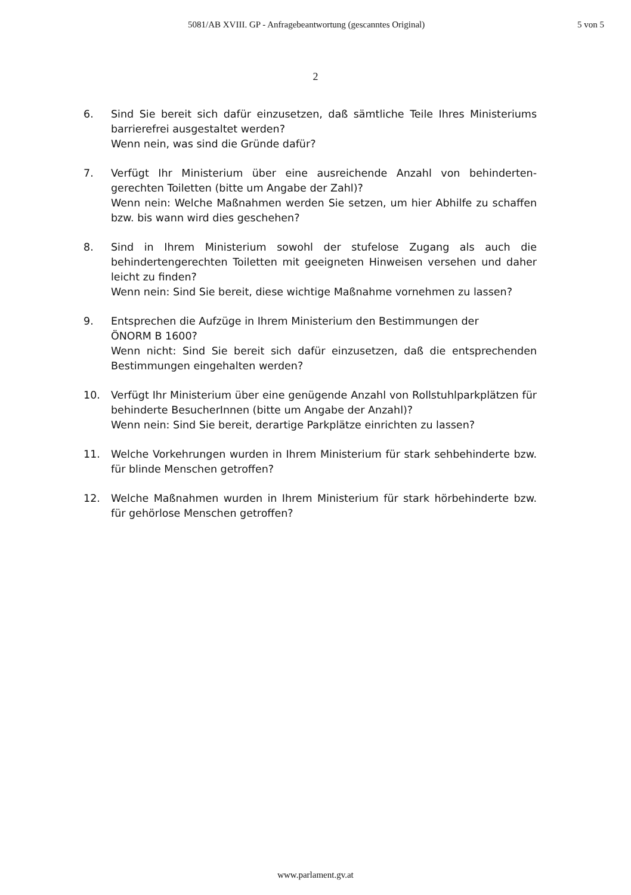5081/AB XVIII. GP - Anfragebeantwortung (gescanntes Original) 5 von 5
2
6. Sind Sie bereit sich dafür einzusetzen, daß sämtliche Teile Ihres Ministeriums barrierefrei ausgestaltet werden?
Wenn nein, was sind die Gründe dafür?
7. Verfügt Ihr Ministerium über eine ausreichende Anzahl von behinderten-gerechten Toiletten (bitte um Angabe der Zahl)?
Wenn nein: Welche Maßnahmen werden Sie setzen, um hier Abhilfe zu schaffen bzw. bis wann wird dies geschehen?
8. Sind in Ihrem Ministerium sowohl der stufelose Zugang als auch die behindertengerechten Toiletten mit geeigneten Hinweisen versehen und daher leicht zu finden?
Wenn nein: Sind Sie bereit, diese wichtige Maßnahme vornehmen zu lassen?
9. Entsprechen die Aufzüge in Ihrem Ministerium den Bestimmungen der
ÖNORM B 1600?
Wenn nicht: Sind Sie bereit sich dafür einzusetzen, daß die entsprechenden Bestimmungen eingehalten werden?
10. Verfügt Ihr Ministerium über eine genügende Anzahl von Rollstuhlparkplätzen für behinderte BesucherInnen (bitte um Angabe der Anzahl)?
Wenn nein: Sind Sie bereit, derartige Parkplätze einrichten zu lassen?
11. Welche Vorkehrungen wurden in Ihrem Ministerium für stark sehbehinderte bzw. für blinde Menschen getroffen?
12. Welche Maßnahmen wurden in Ihrem Ministerium für stark hörbehinderte bzw. für gehörlose Menschen getroffen?
www.parlament.gv.at